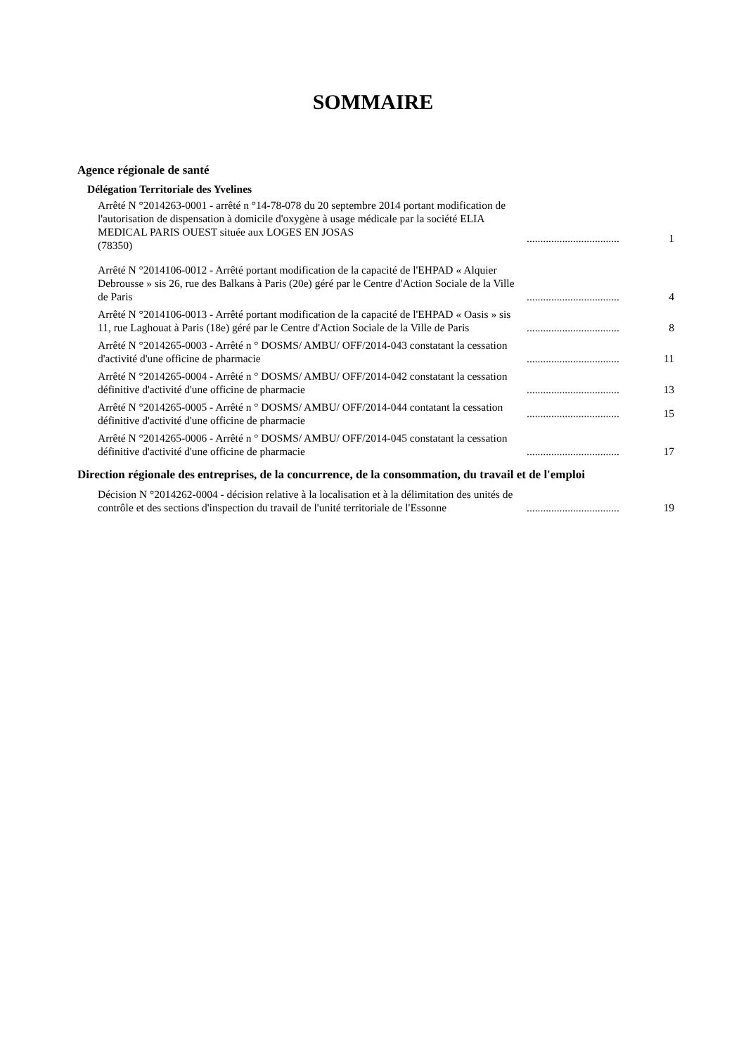SOMMAIRE
Agence régionale de santé
Délégation Territoriale des Yvelines
Arrêté N °2014263-0001 - arrêté n °14-78-078 du 20 septembre 2014 portant modification de l'autorisation de dispensation à domicile d'oxygène à usage médicale par la société ELIA MEDICAL PARIS OUEST située aux LOGES EN JOSAS
(78350)
..................................
1
Arrêté N °2014106-0012 - Arrêté portant modification de la capacité de l'EHPAD « Alquier Debrousse » sis 26, rue des Balkans à Paris (20e) géré par le Centre d'Action Sociale de la Ville de Paris
..................................
4
Arrêté N °2014106-0013 - Arrêté portant modification de la capacité de l'EHPAD « Oasis » sis 11, rue Laghouat à Paris (18e) géré par le Centre d'Action Sociale de la Ville de Paris
..................................
8
Arrêté N °2014265-0003 - Arrêté n ° DOSMS/ AMBU/ OFF/2014-043 constatant la cessation d'activité d'une officine de pharmacie
..................................
11
Arrêté N °2014265-0004 - Arrêté n ° DOSMS/ AMBU/ OFF/2014-042 constatant la cessation définitive d'activité d'une officine de pharmacie
..................................
13
Arrêté N °2014265-0005 - Arrêté n ° DOSMS/ AMBU/ OFF/2014-044 contatant la cessation
définitive d'activité d'une officine de pharmacie
..................................
15
Arrêté N °2014265-0006 - Arrêté n ° DOSMS/ AMBU/ OFF/2014-045 constatant la cessation définitive d'activité d'une officine de pharmacie
..................................
17
Direction régionale des entreprises, de la concurrence, de la consommation, du travail et de l'emploi
Décision N °2014262-0004 - décision relative à la localisation et à la délimitation des unités de contrôle et des sections d'inspection du travail de l'unité territoriale de l'Essonne
..................................
19